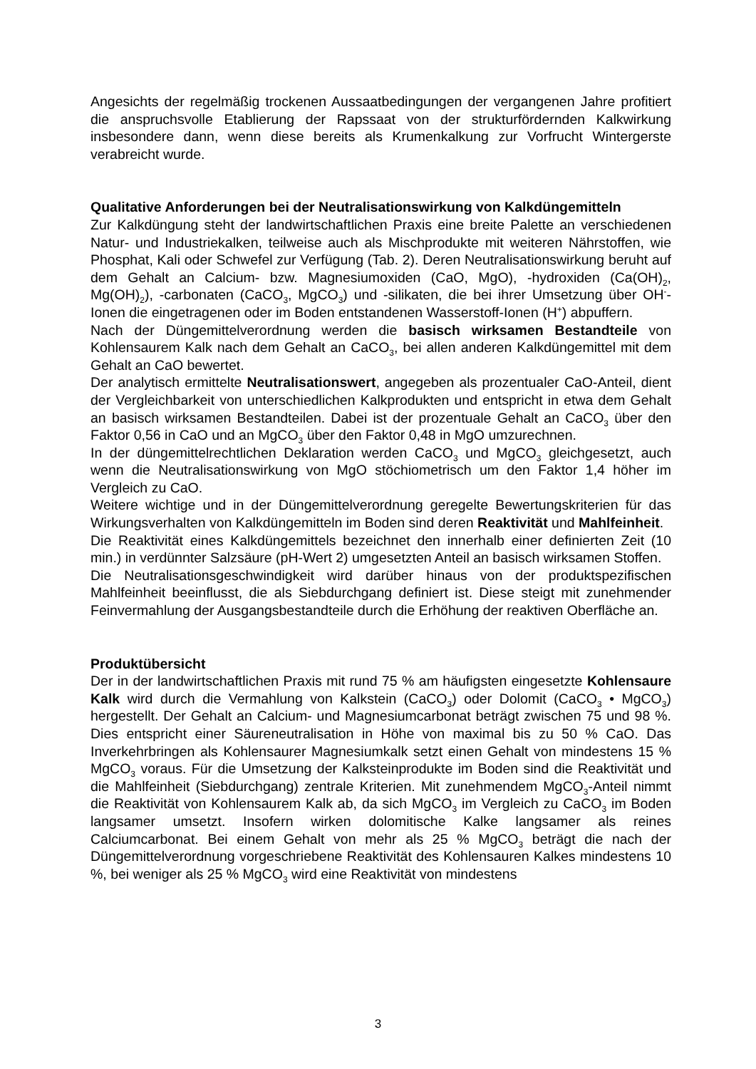Angesichts der regelmäßig trockenen Aussaatbedingungen der vergangenen Jahre profitiert die anspruchsvolle Etablierung der Rapssaat von der strukturfördernden Kalkwirkung insbesondere dann, wenn diese bereits als Krumenkalkung zur Vorfrucht Wintergerste verabreicht wurde.
Qualitative Anforderungen bei der Neutralisationswirkung von Kalkdüngemitteln
Zur Kalkdüngung steht der landwirtschaftlichen Praxis eine breite Palette an verschiedenen Natur- und Industriekalken, teilweise auch als Mischprodukte mit weiteren Nährstoffen, wie Phosphat, Kali oder Schwefel zur Verfügung (Tab. 2). Deren Neutralisationswirkung beruht auf dem Gehalt an Calcium- bzw. Magnesiumoxiden (CaO, MgO), -hydroxiden (Ca(OH)<sub>2</sub>, Mg(OH)<sub>2</sub>), -carbonaten (CaCO<sub>3</sub>, MgCO<sub>3</sub>) und -silikaten, die bei ihrer Umsetzung über OH<sup>-</sup>-Ionen die eingetragenen oder im Boden entstandenen Wasserstoff-Ionen (H<sup>+</sup>) abpuffern.
Nach der Düngemittelverordnung werden die basisch wirksamen Bestandteile von Kohlensaurem Kalk nach dem Gehalt an CaCO<sub>3</sub>, bei allen anderen Kalkdüngemittel mit dem Gehalt an CaO bewertet.
Der analytisch ermittelte Neutralisationswert, angegeben als prozentualer CaO-Anteil, dient der Vergleichbarkeit von unterschiedlichen Kalkprodukten und entspricht in etwa dem Gehalt an basisch wirksamen Bestandteilen. Dabei ist der prozentuale Gehalt an CaCO<sub>3</sub> über den Faktor 0,56 in CaO und an MgCO<sub>3</sub> über den Faktor 0,48 in MgO umzurechnen.
In der düngemittelrechtlichen Deklaration werden CaCO<sub>3</sub> und MgCO<sub>3</sub> gleichgesetzt, auch wenn die Neutralisationswirkung von MgO stöchiometrisch um den Faktor 1,4 höher im Vergleich zu CaO.
Weitere wichtige und in der Düngemittelverordnung geregelte Bewertungskriterien für das Wirkungsverhalten von Kalkdüngemitteln im Boden sind deren Reaktivität und Mahlfeinheit.
Die Reaktivität eines Kalkdüngemittels bezeichnet den innerhalb einer definierten Zeit (10 min.) in verdünnter Salzsäure (pH-Wert 2) umgesetzten Anteil an basisch wirksamen Stoffen.
Die Neutralisationsgeschwindigkeit wird darüber hinaus von der produktspezifischen Mahlfeinheit beeinflusst, die als Siebdurchgang definiert ist. Diese steigt mit zunehmender Feinvermahlung der Ausgangsbestandteile durch die Erhöhung der reaktiven Oberfläche an.
Produktübersicht
Der in der landwirtschaftlichen Praxis mit rund 75 % am häufigsten eingesetzte Kohlensaure Kalk wird durch die Vermahlung von Kalkstein (CaCO<sub>3</sub>) oder Dolomit (CaCO<sub>3</sub> • MgCO<sub>3</sub>) hergestellt. Der Gehalt an Calcium- und Magnesiumcarbonat beträgt zwischen 75 und 98 %. Dies entspricht einer Säureneutralisation in Höhe von maximal bis zu 50 % CaO. Das Inverkehrbringen als Kohlensaurer Magnesiumkalk setzt einen Gehalt von mindestens 15 % MgCO<sub>3</sub> voraus. Für die Umsetzung der Kalksteinprodukte im Boden sind die Reaktivität und die Mahlfeinheit (Siebdurchgang) zentrale Kriterien. Mit zunehmendem MgCO<sub>3</sub>-Anteil nimmt die Reaktivität von Kohlensaurem Kalk ab, da sich MgCO<sub>3</sub> im Vergleich zu CaCO<sub>3</sub> im Boden langsamer umsetzt. Insofern wirken dolomitische Kalke langsamer als reines Calciumcarbonat. Bei einem Gehalt von mehr als 25 % MgCO<sub>3</sub> beträgt die nach der Düngemittelverordnung vorgeschriebene Reaktivität des Kohlensauren Kalkes mindestens 10 %, bei weniger als 25 % MgCO<sub>3</sub> wird eine Reaktivität von mindestens
3